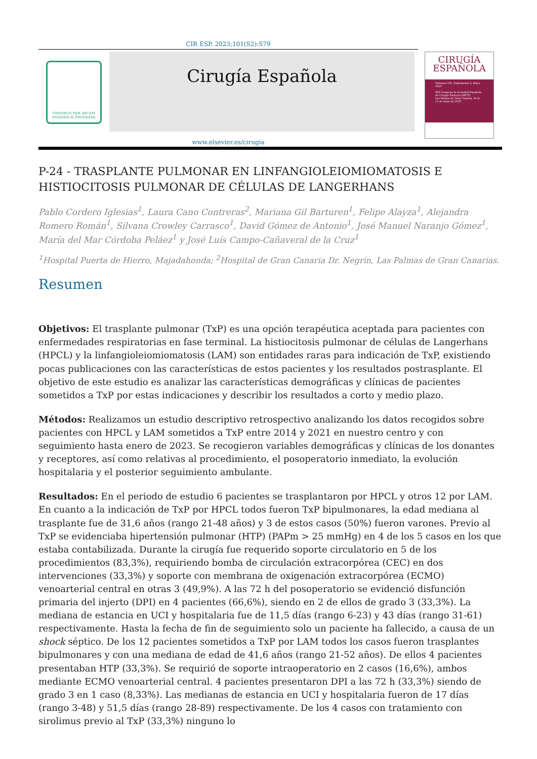CIR ESP. 2023;101(S2):S79
OMNIBUS PER ARTEM FIDEMQUE PRODESSE
Cirugía Española
CIRUGÍA
ESPAÑOLA
Volumen 101, Suplemento 2, Mayo 2023
XIII Congreso la Sociedad Española de Cirugía Torácica (SECT)
Las Palmas de Gran Canaria, 10 al 12 de mayo de 2023
www.elsevier.es/cirugia
P-24 - TRASPLANTE PULMONAR EN LINFANGIOLEIOMIOMATOSIS E HISTIOCITOSIS PULMONAR DE CÉLULAS DE LANGERHANS
Pablo Cordero Iglesias<sup>1</sup>, Laura Cano Contreras<sup>2</sup>, Mariana Gil Barturen<sup>1</sup>, Felipe Alayza<sup>1</sup>, Alejandra Romero Román<sup>1</sup>, Silvana Crowley Carrasco<sup>1</sup>, David Gómez de Antonio<sup>1</sup>, José Manuel Naranjo Gómez<sup>1</sup>, María del Mar Córdoba Peláez<sup>1</sup> y José Luís Campo-Cañaveral de la Cruz<sup>1</sup>
<sup>1</sup> Hospital Puerta de Hierro, Majadahonda; <sup>2</sup>Hospital de Gran Canaria Dr. Negrín, Las Palmas de Gran Canarias.
Resumen
Objetivos: El trasplante pulmonar (TxP) es una opción terapéutica aceptada para pacientes con enfermedades respiratorias en fase terminal. La histiocitosis pulmonar de células de Langerhans (HPCL) y la linfangioleiomiomatosis (LAM) son entidades raras para indicación de TxP, existiendo pocas publicaciones con las características de estos pacientes y los resultados postrasplante. El objetivo de este estudio es analizar las características demográficas y clínicas de pacientes sometidos a TxP por estas indicaciones y describir los resultados a corto y medio plazo.
Métodos: Realizamos un estudio descriptivo retrospectivo analizando los datos recogidos sobre pacientes con HPCL y LAM sometidos a TxP entre 2014 y 2021 en nuestro centro y con seguimiento hasta enero de 2023. Se recogieron variables demográficas y clínicas de los donantes y receptores, así como relativas al procedimiento, el posoperatorio inmediato, la evolución hospitalaria y el posterior seguimiento ambulante.
Resultados: En el periodo de estudio 6 pacientes se trasplantaron por HPCL y otros 12 por LAM. En cuanto a la indicación de TxP por HPCL todos fueron TxP bipulmonares, la edad mediana al trasplante fue de 31,6 años (rango 21-48 años) y 3 de estos casos (50%) fueron varones. Previo al TxP se evidenciaba hipertensión pulmonar (HTP) (PAPm > 25 mmHg) en 4 de los 5 casos en los que estaba contabilizada. Durante la cirugía fue requerido soporte circulatorio en 5 de los procedimientos (83,3%), requiriendo bomba de circulación extracorpórea (CEC) en dos intervenciones (33,3%) y soporte con membrana de oxigenación extracorpórea (ECMO) venoarterial central en otras 3 (49,9%). A las 72 h del posoperatorio se evidenció disfunción primaria del injerto (DPI) en 4 pacientes (66,6%), siendo en 2 de ellos de grado 3 (33,3%). La mediana de estancia en UCI y hospitalaria fue de 11,5 días (rango 6-23) y 43 días (rango 31-61) respectivamente. Hasta la fecha de fin de seguimiento solo un paciente ha fallecido, a causa de un shock séptico. De los 12 pacientes sometidos a TxP por LAM todos los casos fueron trasplantes bipulmonares y con una mediana de edad de 41,6 años (rango 21-52 años). De ellos 4 pacientes presentaban HTP (33,3%). Se requirió de soporte intraoperatorio en 2 casos (16,6%), ambos mediante ECMO venoarterial central. 4 pacientes presentaron DPI a las 72 h (33,3%) siendo de grado 3 en 1 caso (8,33%). Las medianas de estancia en UCI y hospitalaria fueron de 17 días (rango 3-48) y 51,5 días (rango 28-89) respectivamente. De los 4 casos con tratamiento con sirolimus previo al TxP (33,3%) ninguno lo